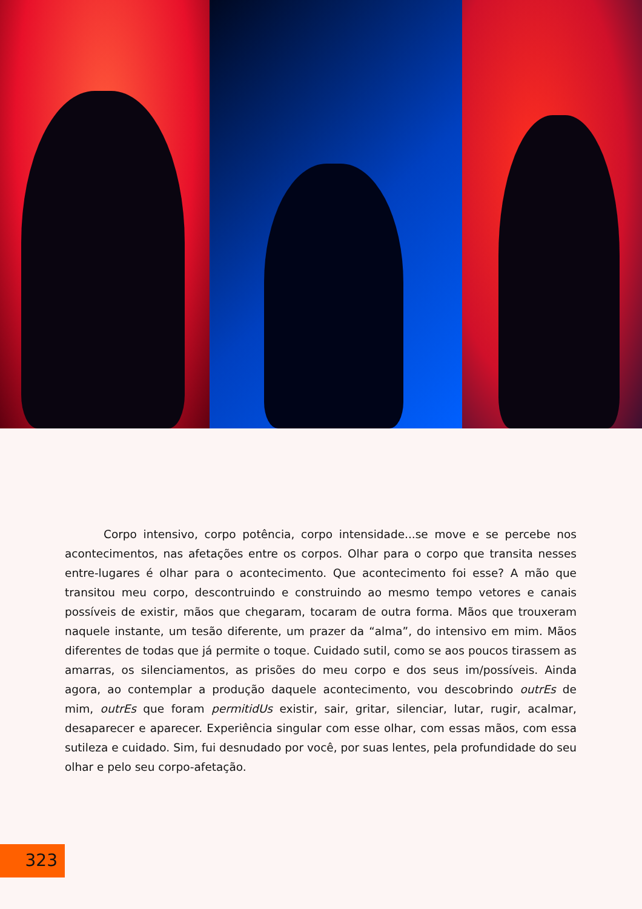Corpo intensivo, corpo potência, corpo intensidade...se move e se percebe nos acontecimentos, nas afetações entre os corpos. Olhar para o corpo que transita nesses entre-lugares é olhar para o acontecimento. Que acontecimento foi esse? A mão que transitou meu corpo, descontruindo e construindo ao mesmo tempo vetores e canais possíveis de existir, mãos que chegaram, tocaram de outra forma. Mãos que trouxeram naquele instante, um tesão diferente, um prazer da “alma”, do intensivo em mim. Mãos diferentes de todas que já permite o toque. Cuidado sutil, como se aos poucos tirassem as amarras, os silenciamentos, as prisões do meu corpo e dos seus im/possíveis. Ainda agora, ao contemplar a produção daquele acontecimento, vou descobrindo outrEs de mim, outrEs que foram permitidUs existir, sair, gritar, silenciar, lutar, rugir, acalmar, desaparecer e aparecer. Experiência singular com esse olhar, com essas mãos, com essa sutileza e cuidado. Sim, fui desnudado por você, por suas lentes, pela profundidade do seu olhar e pelo seu corpo-afetação.
323